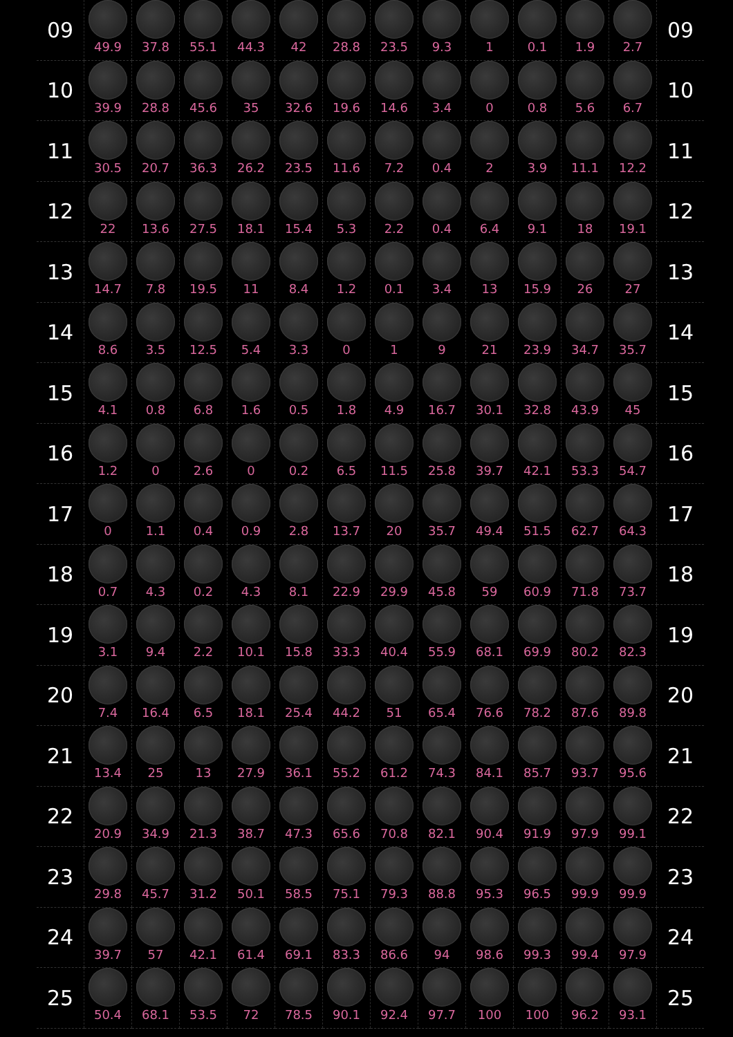| 09 | 49.9 | 37.8 | 55.1 | 44.3 | 42 | 28.8 | 23.5 | 9.3 | 1 | 0.1 | 1.9 | 2.7 | 09 |
| 10 | 39.9 | 28.8 | 45.6 | 35 | 32.6 | 19.6 | 14.6 | 3.4 | 0 | 0.8 | 5.6 | 6.7 | 10 |
| 11 | 30.5 | 20.7 | 36.3 | 26.2 | 23.5 | 11.6 | 7.2 | 0.4 | 2 | 3.9 | 11.1 | 12.2 | 11 |
| 12 | 22 | 13.6 | 27.5 | 18.1 | 15.4 | 5.3 | 2.2 | 0.4 | 6.4 | 9.1 | 18 | 19.1 | 12 |
| 13 | 14.7 | 7.8 | 19.5 | 11 | 8.4 | 1.2 | 0.1 | 3.4 | 13 | 15.9 | 26 | 27 | 13 |
| 14 | 8.6 | 3.5 | 12.5 | 5.4 | 3.3 | 0 | 1 | 9 | 21 | 23.9 | 34.7 | 35.7 | 14 |
| 15 | 4.1 | 0.8 | 6.8 | 1.6 | 0.5 | 1.8 | 4.9 | 16.7 | 30.1 | 32.8 | 43.9 | 45 | 15 |
| 16 | 1.2 | 0 | 2.6 | 0 | 0.2 | 6.5 | 11.5 | 25.8 | 39.7 | 42.1 | 53.3 | 54.7 | 16 |
| 17 | 0 | 1.1 | 0.4 | 0.9 | 2.8 | 13.7 | 20 | 35.7 | 49.4 | 51.5 | 62.7 | 64.3 | 17 |
| 18 | 0.7 | 4.3 | 0.2 | 4.3 | 8.1 | 22.9 | 29.9 | 45.8 | 59 | 60.9 | 71.8 | 73.7 | 18 |
| 19 | 3.1 | 9.4 | 2.2 | 10.1 | 15.8 | 33.3 | 40.4 | 55.9 | 68.1 | 69.9 | 80.2 | 82.3 | 19 |
| 20 | 7.4 | 16.4 | 6.5 | 18.1 | 25.4 | 44.2 | 51 | 65.4 | 76.6 | 78.2 | 87.6 | 89.8 | 20 |
| 21 | 13.4 | 25 | 13 | 27.9 | 36.1 | 55.2 | 61.2 | 74.3 | 84.1 | 85.7 | 93.7 | 95.6 | 21 |
| 22 | 20.9 | 34.9 | 21.3 | 38.7 | 47.3 | 65.6 | 70.8 | 82.1 | 90.4 | 91.9 | 97.9 | 99.1 | 22 |
| 23 | 29.8 | 45.7 | 31.2 | 50.1 | 58.5 | 75.1 | 79.3 | 88.8 | 95.3 | 96.5 | 99.9 | 99.9 | 23 |
| 24 | 39.7 | 57 | 42.1 | 61.4 | 69.1 | 83.3 | 86.6 | 94 | 98.6 | 99.3 | 99.4 | 97.9 | 24 |
| 25 | 50.4 | 68.1 | 53.5 | 72 | 78.5 | 90.1 | 92.4 | 97.7 | 100 | 100 | 96.2 | 93.1 | 25 |